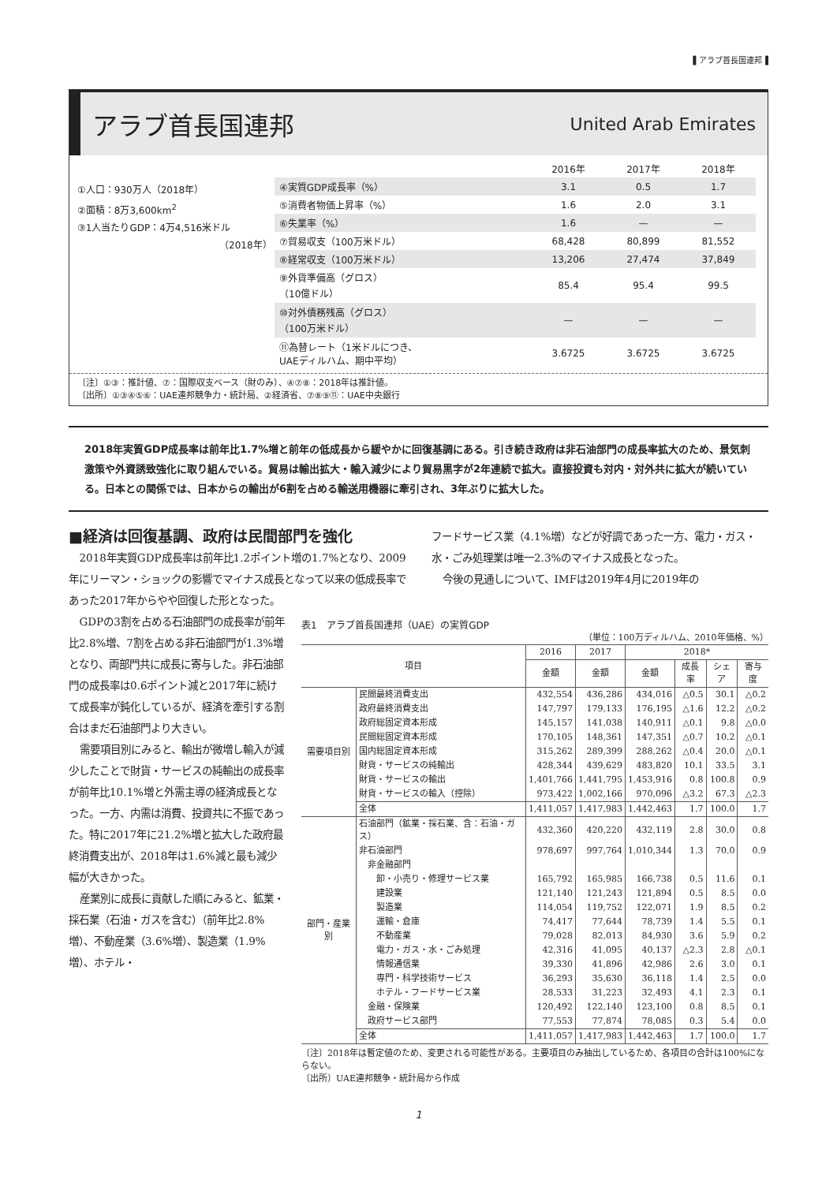▌アラブ首長国連邦▐
アラブ首長国連邦
United Arab Emirates
①人口：930万人（2018年）
②面積：8万3,600km<sup>2</sup>
③1人当たりGDP：4万4,516米ドル
（2018年）
| | 2016年 | 2017年 | 2018年 |
| ④実質GDP成長率（%） | 3.1 | 0.5 | 1.7 |
| ⑤消費者物価上昇率（%） | 1.6 | 2.0 | 3.1 |
| ⑥失業率（%） | 1.6 | — | — |
| ⑦貿易収支（100万米ドル） | 68,428 | 80,899 | 81,552 |
| ⑧経常収支（100万米ドル） | 13,206 | 27,474 | 37,849 |
| ⑨外貨準備高（グロス） （10億ドル） | 85.4 | 95.4 | 99.5 |
| ⑩対外債務残高（グロス） （100万米ドル） | — | — | — |
| ⑪為替レート（1米ドルにつき、 UAEディルハム、期中平均） | 3.6725 | 3.6725 | 3.6725 |
〔注〕①③：推計値、⑦：国際収支ベース（財のみ）、④⑦⑧：2018年は推計値。
〔出所〕①③④⑤⑥：UAE連邦競争力・統計局、②経済省、⑦⑧⑨⑪：UAE中央銀行
2018年実質GDP成長率は前年比1.7%増と前年の低成長から緩やかに回復基調にある。引き続き政府は非石油部門の成長率拡大のため、景気刺激策や外資誘致強化に取り組んでいる。貿易は輸出拡大・輸入減少により貿易黒字が2年連続で拡大。直接投資も対内・対外共に拡大が続いている。日本との関係では、日本からの輸出が6割を占める輸送用機器に牽引され、3年ぶりに拡大した。
■経済は回復基調、政府は民間部門を強化
2018年実質GDP成長率は前年比1.2ポイント増の1.7%となり、2009年にリーマン・ショックの影響でマイナス成長となって以来の低成長率であった2017年からやや回復した形となった。
フードサービス業（4.1%増）などが好調であった一方、電力・ガス・水・ごみ処理業は唯一2.3%のマイナス成長となった。
今後の見通しについて、IMFは2019年4月に2019年の
GDPの3割を占める石油部門の成長率が前年比2.8%増、7割を占める非石油部門が1.3%増となり、両部門共に成長に寄与した。非石油部門の成長率は0.6ポイント減と2017年に続けて成長率が鈍化しているが、経済を牽引する割合はまだ石油部門より大きい。
需要項目別にみると、輸出が微増し輸入が減少したことで財貨・サービスの純輸出の成長率が前年比10.1%増と外需主導の経済成長となった。一方、内需は消費、投資共に不振であった。特に2017年に21.2%増と拡大した政府最終消費支出が、2018年は1.6%減と最も減少幅が大きかった。
産業別に成長に貢献した順にみると、鉱業・採石業（石油・ガスを含む）（前年比2.8%増）、不動産業（3.6%増）、製造業（1.9%増）、ホテル・
表1　アラブ首長国連邦（UAE）の実質GDP
（単位：100万ディルハム、2010年価格、%）
| 項目 | | 2016 | 2017 | 2018* | | | |
| --- | --- | --- | --- | --- | --- | --- | --- |
| | | 金額 | 金額 | 金額 | 成長率 | シェア | 寄与度 |
| 需要項目別 | 民間最終消費支出 | 432,554 | 436,286 | 434,016 | △0.5 | 30.1 | △0.2 |
| | 政府最終消費支出 | 147,797 | 179,133 | 176,195 | △1.6 | 12.2 | △0.2 |
| | 政府総固定資本形成 | 145,157 | 141,038 | 140,911 | △0.1 | 9.8 | △0.0 |
| | 民間総固定資本形成 | 170,105 | 148,361 | 147,351 | △0.7 | 10.2 | △0.1 |
| | 国内総固定資本形成 | 315,262 | 289,399 | 288,262 | △0.4 | 20.0 | △0.1 |
| | 財貨・サービスの純輸出 | 428,344 | 439,629 | 483,820 | 10.1 | 33.5 | 3.1 |
| | 財貨・サービスの輸出 | 1,401,766 | 1,441,795 | 1,453,916 | 0.8 | 100.8 | 0.9 |
| | 財貨・サービスの輸入（控除） | 973,422 | 1,002,166 | 970,096 | △3.2 | 67.3 | △2.3 |
| | 全体 | 1,411,057 | 1,417,983 | 1,442,463 | 1.7 | 100.0 | 1.7 |
| 部門・産業別 | 石油部門（鉱業・採石業、含：石油・ガス） | 432,360 | 420,220 | 432,119 | 2.8 | 30.0 | 0.8 |
| | 非石油部門 | 978,697 | 997,764 | 1,010,344 | 1.3 | 70.0 | 0.9 |
| | 非金融部門 | | | | | | |
| | 卸・小売り・修理サービス業 | 165,792 | 165,985 | 166,738 | 0.5 | 11.6 | 0.1 |
| | 建設業 | 121,140 | 121,243 | 121,894 | 0.5 | 8.5 | 0.0 |
| | 製造業 | 114,054 | 119,752 | 122,071 | 1.9 | 8.5 | 0.2 |
| | 運輸・倉庫 | 74,417 | 77,644 | 78,739 | 1.4 | 5.5 | 0.1 |
| | 不動産業 | 79,028 | 82,013 | 84,930 | 3.6 | 5.9 | 0.2 |
| | 電力・ガス・水・ごみ処理 | 42,316 | 41,095 | 40,137 | △2.3 | 2.8 | △0.1 |
| | 情報通信業 | 39,330 | 41,896 | 42,986 | 2.6 | 3.0 | 0.1 |
| | 専門・科学技術サービス | 36,293 | 35,630 | 36,118 | 1.4 | 2.5 | 0.0 |
| | ホテル・フードサービス業 | 28,533 | 31,223 | 32,493 | 4.1 | 2.3 | 0.1 |
| | 金融・保険業 | 120,492 | 122,140 | 123,100 | 0.8 | 8.5 | 0.1 |
| | 政府サービス部門 | 77,553 | 77,874 | 78,085 | 0.3 | 5.4 | 0.0 |
| | 全体 | 1,411,057 | 1,417,983 | 1,442,463 | 1.7 | 100.0 | 1.7 |
〔注〕2018年は暫定値のため、変更される可能性がある。主要項目のみ抽出しているため、各項目の合計は100%にならない。
〔出所〕UAE連邦競争・統計局から作成
1